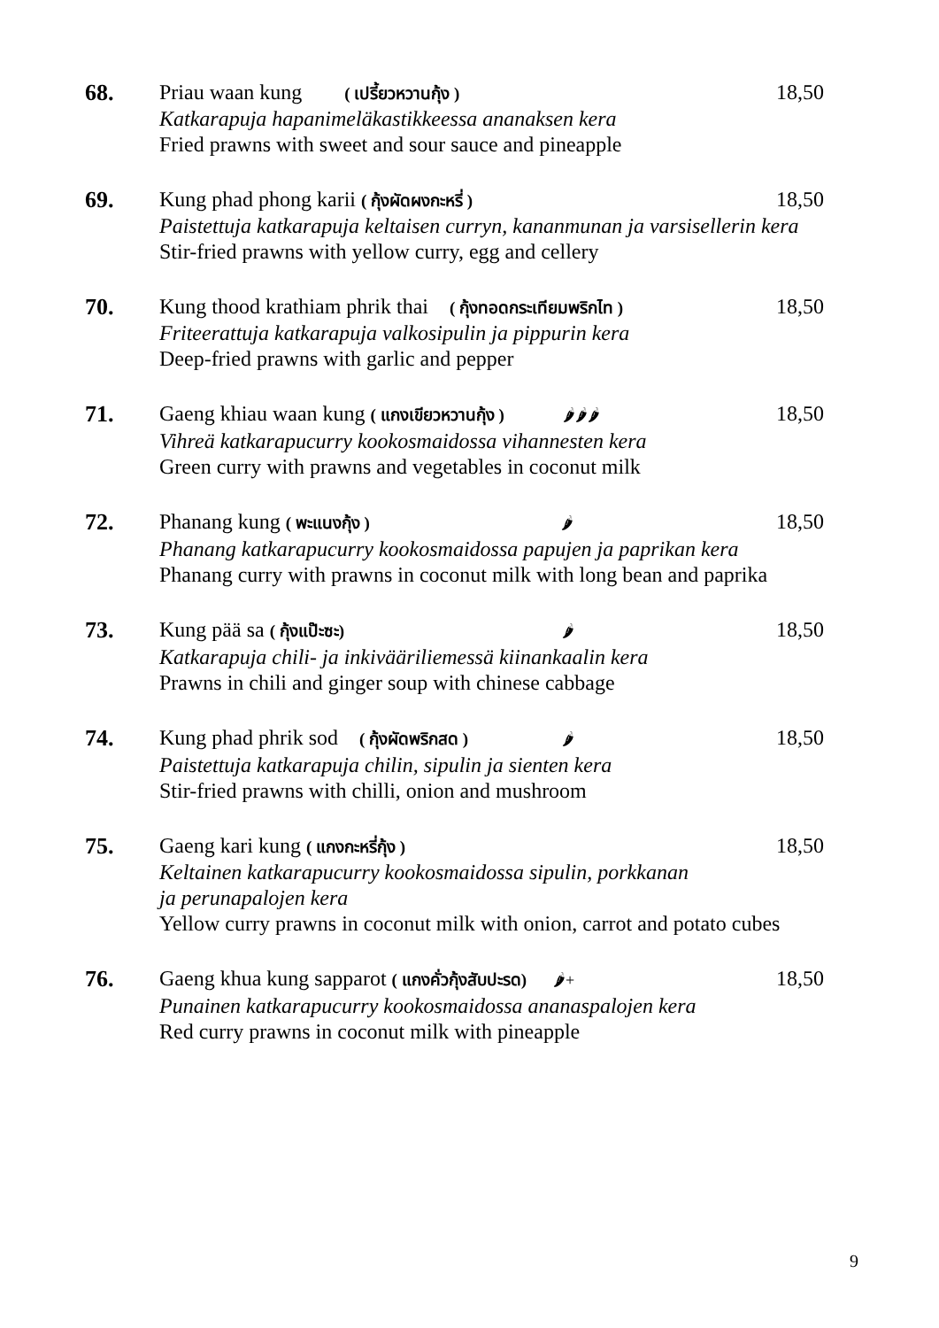68. Priau waan kung ( เปรี้ยวหวานกุ้ง )
18,50
Katkarapuja hapanimeläkastikkeessa ananaksen kera
Fried prawns with sweet and sour sauce and pineapple
69. Kung phad phong karii ( กุ้งผัดผงกะหรี่ )
18,50
Paistettuja katkarapuja keltaisen curryn, kananmunan ja varsisellerin kera
Stir-fried prawns with yellow curry, egg and cellery
70. Kung thood krathiam phrik thai ( กุ้งทอดกระเทียมพริกไท )
18,50
Friteerattuja katkarapuja valkosipulin ja pippurin kera
Deep-fried prawns with garlic and pepper
71. Gaeng khiau waan kung ( แกงเขียวหวานกุ้ง ) 🌶🌶🌶
18,50
Vihreä katkarapucurry kookosmaidossa vihannesten kera
Green curry with prawns and vegetables in coconut milk
72. Phanang kung ( พะแนงกุ้ง ) 🌶
18,50
Phanang katkarapucurry kookosmaidossa papujen ja paprikan kera
Phanang curry with prawns in coconut milk with long bean and paprika
73. Kung pää sa ( กุ้งแป๊ะซะ) 🌶
18,50
Katkarapuja chili- ja inkivääriliemessä kiinankaalin kera
Prawns in chili and ginger soup with chinese cabbage
74. Kung phad phrik sod ( กุ้งผัดพริกสด ) 🌶
18,50
Paistettuja katkarapuja chilin, sipulin ja sienten kera
Stir-fried prawns with chilli, onion and mushroom
75. Gaeng kari kung ( แกงกะหรี่กุ้ง )
18,50
Keltainen katkarapucurry kookosmaidossa sipulin, porkkanan
ja perunapalojen kera
Yellow curry prawns in coconut milk with onion, carrot and potato cubes
76. Gaeng khua kung sapparot ( แกงคั่วกุ้งสับปะรด) 🌶+
18,50
Punainen katkarapucurry kookosmaidossa ananaspalojen kera
Red curry prawns in coconut milk with pineapple
9